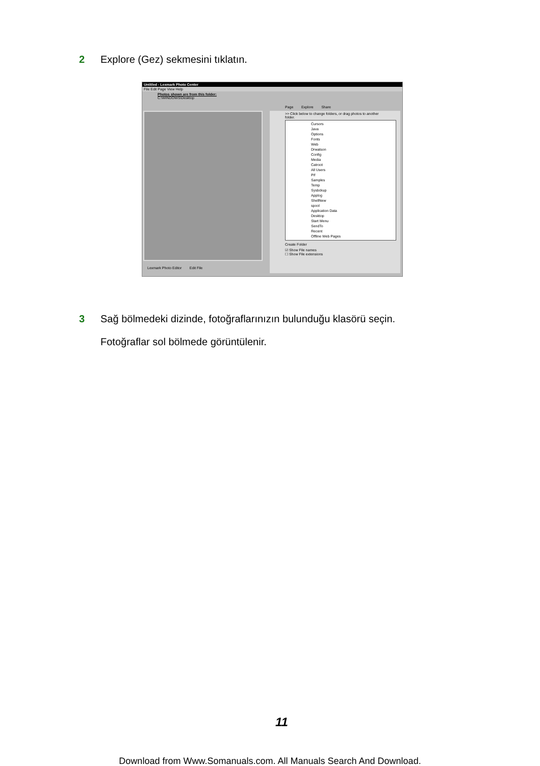2 Explore (Gez) sekmesini tıklatın.
Untitled - Lexmark Photo Center
File Edit Page View Help
Photos shown are from this folder:
C:\WINDOWS\Desktop
Page Explore Share
>> Click below to change folders, or drag photos to another folder.
Cursors
Java
Options
Fonts
Web
Drwatson
Config
Media
Catroot
All Users
Pif
Samples
Temp
Sysbckup
Applog
ShellNew
spool
Application Data
Desktop
Start Menu
SendTo
Recent
Offline Web Pages
Create Folder
☑ Show File names
☐ Show File extensions
Lexmark Photo Editor Edit File
3 Sağ bölmedeki dizinde, fotoğraflarınızın bulunduğu klasörü seçin.
Fotoğraflar sol bölmede görüntülenir.
11
Download from Www.Somanuals.com. All Manuals Search And Download.